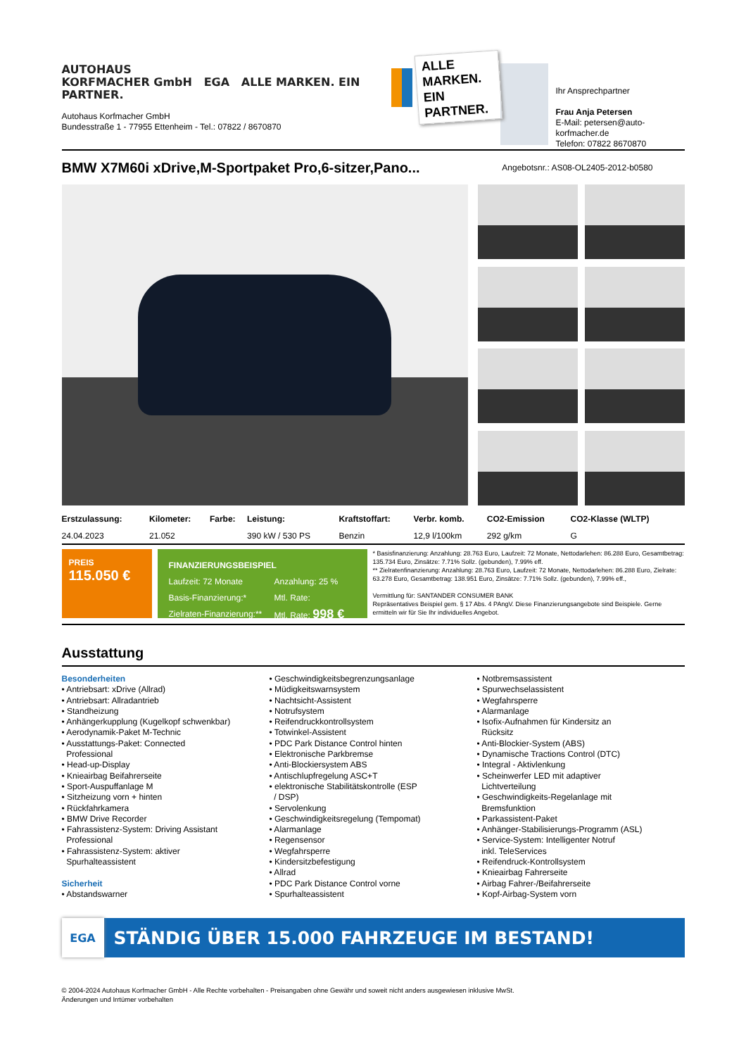AUTOHAUS
KORFMACHER GmbH EGA ALLE MARKEN. EIN PARTNER.
Autohaus Korfmacher GmbH
Bundesstraße 1 - 77955 Ettenheim - Tel.: 07822 / 8670870
ALLE MARKEN.
EIN PARTNER.
Ihr Ansprechpartner
Frau Anja Petersen
E-Mail: petersen@auto-korfmacher.de
Telefon: 07822 8670870
BMW X7M60i xDrive,M-Sportpaket Pro,6-sitzer,Pano...
Angebotsnr.: AS08-OL2405-2012-b0580
| Erstzulassung: | Kilometer: | Farbe: | Leistung: | Kraftstoffart: | Verbr. komb. | CO2-Emission | CO2-Klasse (WLTP) |
| --- | --- | --- | --- | --- | --- | --- | --- |
| 24.04.2023 | 21.052 | | 390 kW / 530 PS | Benzin | 12,9 l/100km | 292 g/km | G |
PREIS
115.050 €
FINANZIERUNGSBEISPIEL
Laufzeit: 72 Monate Anzahlung: 25 % Basis-Finanzierung:* Mtl. Rate: Zielraten-Finanzierung:** Mtl. Rate: 998 €
* Basisfinanzierung: Anzahlung: 28.763 Euro, Laufzeit: 72 Monate, Nettodarlehen: 86.288 Euro, Gesamtbetrag: 135.734 Euro, Zinsätze: 7.71% Sollz. (gebunden), 7.99% eff.
** Zielratenfinanzierung: Anzahlung: 28.763 Euro, Laufzeit: 72 Monate, Nettodarlehen: 86.288 Euro, Zielrate: 63.278 Euro, Gesamtbetrag: 138.951 Euro, Zinsätze: 7.71% Sollz. (gebunden), 7.99% eff.,
Vermittlung für: SANTANDER CONSUMER BANK
Repräsentatives Beispiel gem. § 17 Abs. 4 PAngV. Diese Finanzierungsangebote sind Beispiele. Gerne ermitteln wir für Sie Ihr individuelles Angebot.
Ausstattung
Besonderheiten
• Antriebsart: xDrive (Allrad)
• Antriebsart: Allradantrieb
• Standheizung
• Anhängerkupplung (Kugelkopf schwenkbar)
• Aerodynamik-Paket M-Technic
• Ausstattungs-Paket: Connected
Professional
• Head-up-Display
• Knieairbag Beifahrerseite
• Sport-Auspuffanlage M
• Sitzheizung vorn + hinten
• Rückfahrkamera
• BMW Drive Recorder
• Fahrassistenz-System: Driving Assistant
Professional
• Fahrassistenz-System: aktiver
Spurhalteassistent
Sicherheit
• Abstandswarner
• Geschwindigkeitsbegrenzungsanlage
• Müdigkeitswarnsystem
• Nachtsicht-Assistent
• Notrufsystem
• Reifendruckkontrollsystem
• Totwinkel-Assistent
• PDC Park Distance Control hinten
• Elektronische Parkbremse
• Anti-Blockiersystem ABS
• Antischlupfregelung ASC+T
• elektronische Stabilitätskontrolle (ESP
/ DSP)
• Servolenkung
• Geschwindigkeitsregelung (Tempomat)
• Alarmanlage
• Regensensor
• Wegfahrsperre
• Kindersitzbefestigung
• Allrad
• PDC Park Distance Control vorne
• Spurhalteassistent
• Notbremsassistent
• Spurwechselassistent
• Wegfahrsperre
• Alarmanlage
• Isofix-Aufnahmen für Kindersitz an
Rücksitz
• Anti-Blockier-System (ABS)
• Dynamische Tractions Control (DTC)
• Integral - Aktivlenkung
• Scheinwerfer LED mit adaptiver
Lichtverteilung
• Geschwindigkeits-Regelanlage mit
Bremsfunktion
• Parkassistent-Paket
• Anhänger-Stabilisierungs-Programm (ASL)
• Service-System: Intelligenter Notruf
inkl. TeleServices
• Reifendruck-Kontrollsystem
• Knieairbag Fahrerseite
• Airbag Fahrer-/Beifahrerseite
• Kopf-Airbag-System vorn
EGA
STÄNDIG ÜBER 15.000 FAHRZEUGE IM BESTAND!
© 2004-2024 Autohaus Korfmacher GmbH - Alle Rechte vorbehalten - Preisangaben ohne Gewähr und soweit nicht anders ausgewiesen inklusive MwSt.
Änderungen und Irrtümer vorbehalten